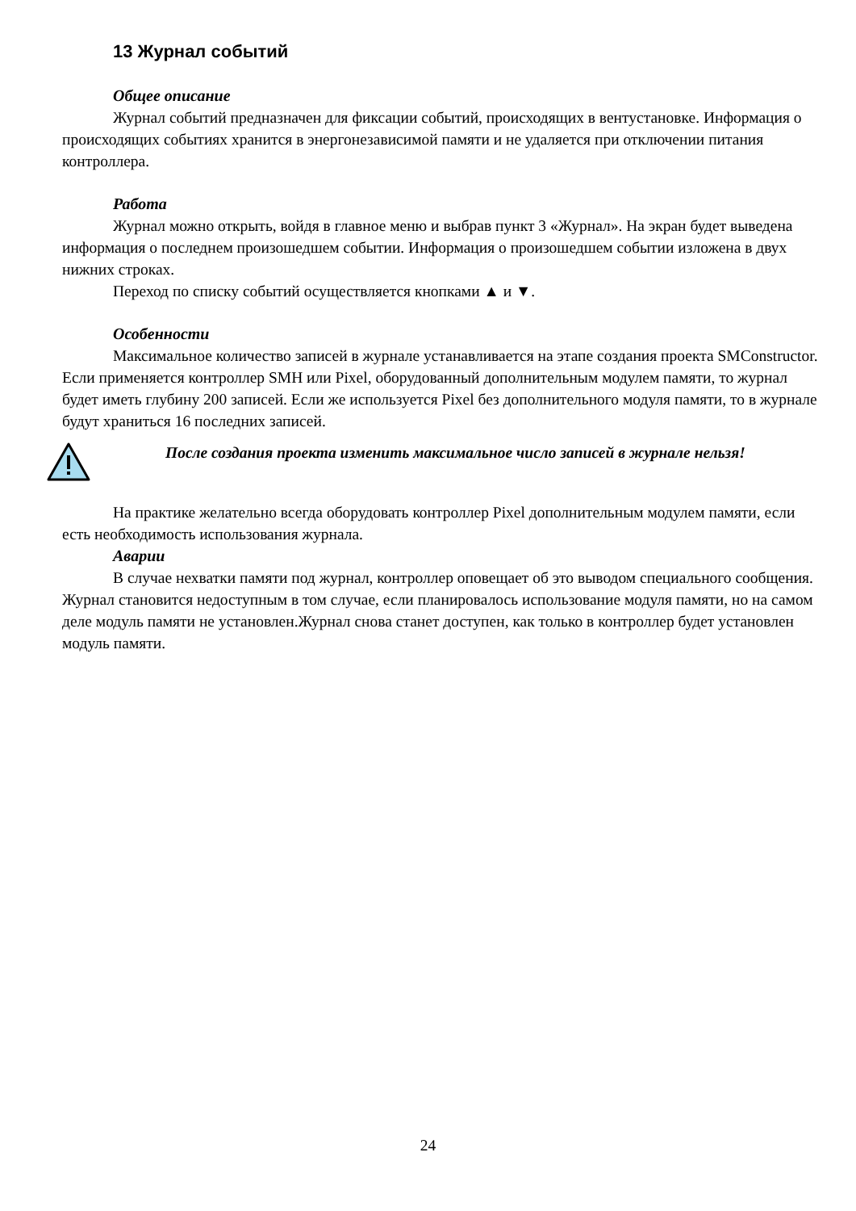13 Журнал событий
Общее описание
Журнал событий предназначен для фиксации событий, происходящих в вентустановке. Информация о происходящих событиях хранится в энергонезависимой памяти и не удаляется при отключении питания контроллера.
Работа
Журнал можно открыть, войдя в главное меню и выбрав пункт 3 «Журнал». На экран будет выведена информация о последнем произошедшем событии. Информация о произошедшем событии изложена в двух нижних строках.
Переход по списку событий осуществляется кнопками ▲ и ▼.
Особенности
Максимальное количество записей в журнале устанавливается на этапе создания проекта SMConstructor. Если применяется контроллер SMH или Pixel, оборудованный дополнительным модулем памяти, то журнал будет иметь глубину 200 записей. Если же используется Pixel без дополнительного модуля памяти, то в журнале будут храниться 16 последних записей.
После создания проекта изменить максимальное число записей в журнале нельзя!
На практике желательно всегда оборудовать контроллер Pixel дополнительным модулем памяти, если есть необходимость использования журнала.
Аварии
В случае нехватки памяти под журнал, контроллер оповещает об это выводом специального сообщения. Журнал становится недоступным в том случае, если планировалось использование модуля памяти, но на самом деле модуль памяти не установлен.Журнал снова станет доступен, как только в контроллер будет установлен модуль памяти.
24